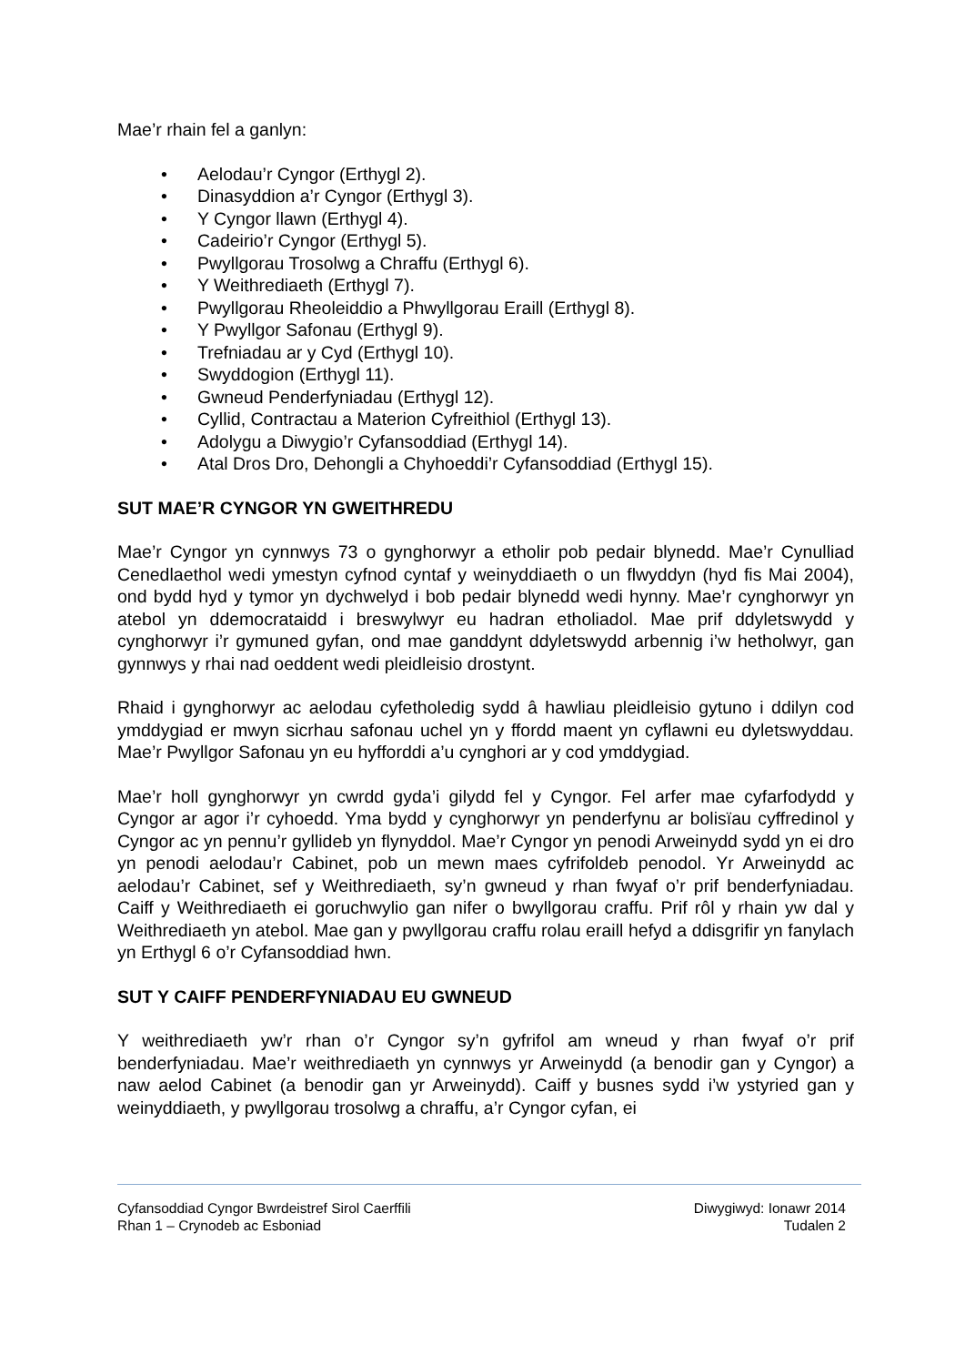Mae’r rhain fel a ganlyn:
• Aelodau’r Cyngor (Erthygl 2).
• Dinasyddion a’r Cyngor (Erthygl 3).
• Y Cyngor llawn (Erthygl 4).
• Cadeirio’r Cyngor (Erthygl 5).
• Pwyllgorau Trosolwg a Chraffu (Erthygl 6).
• Y Weithrediaeth (Erthygl 7).
• Pwyllgorau Rheoleiddio a Phwyllgorau Eraill (Erthygl 8).
• Y Pwyllgor Safonau (Erthygl 9).
• Trefniadau ar y Cyd (Erthygl 10).
• Swyddogion (Erthygl 11).
• Gwneud Penderfyniadau (Erthygl 12).
• Cyllid, Contractau a Materion Cyfreithiol (Erthygl 13).
• Adolygu a Diwygio’r Cyfansoddiad (Erthygl 14).
• Atal Dros Dro, Dehongli a Chyhoeddi’r Cyfansoddiad (Erthygl 15).
SUT MAE’R CYNGOR YN GWEITHREDU
Mae’r Cyngor yn cynnwys 73 o gynghorwyr a etholir pob pedair blynedd. Mae’r Cynulliad Cenedlaethol wedi ymestyn cyfnod cyntaf y weinyddiaeth o un flwyddyn (hyd fis Mai 2004), ond bydd hyd y tymor yn dychwelyd i bob pedair blynedd wedi hynny. Mae’r cynghorwyr yn atebol yn ddemocrataidd i breswylwyr eu hadran etholiadol. Mae prif ddyletswydd y cynghorwyr i’r gymuned gyfan, ond mae ganddynt ddyletswydd arbennig i’w hetholwyr, gan gynnwys y rhai nad oeddent wedi pleidleisio drostynt.
Rhaid i gynghorwyr ac aelodau cyfetholedig sydd â hawliau pleidleisio gytuno i ddilyn cod ymddygiad er mwyn sicrhau safonau uchel yn y ffordd maent yn cyflawni eu dyletswyddau. Mae’r Pwyllgor Safonau yn eu hyfforddi a’u cynghori ar y cod ymddygiad.
Mae’r holl gynghorwyr yn cwrdd gyda’i gilydd fel y Cyngor. Fel arfer mae cyfarfodydd y Cyngor ar agor i’r cyhoedd. Yma bydd y cynghorwyr yn penderfynu ar bolisïau cyffredinol y Cyngor ac yn pennu’r gyllideb yn flynyddol. Mae’r Cyngor yn penodi Arweinydd sydd yn ei dro yn penodi aelodau’r Cabinet, pob un mewn maes cyfrifoldeb penodol. Yr Arweinydd ac aelodau’r Cabinet, sef y Weithrediaeth, sy’n gwneud y rhan fwyaf o’r prif benderfyniadau. Caiff y Weithrediaeth ei goruchwylio gan nifer o bwyllgorau craffu. Prif rôl y rhain yw dal y Weithrediaeth yn atebol. Mae gan y pwyllgorau craffu rolau eraill hefyd a ddisgrifir yn fanylach yn Erthygl 6 o’r Cyfansoddiad hwn.
SUT Y CAIFF PENDERFYNIADAU EU GWNEUD
Y weithrediaeth yw’r rhan o’r Cyngor sy’n gyfrifol am wneud y rhan fwyaf o’r prif benderfyniadau. Mae’r weithrediaeth yn cynnwys yr Arweinydd (a benodir gan y Cyngor) a naw aelod Cabinet (a benodir gan yr Arweinydd). Caiff y busnes sydd i’w ystyried gan y weinyddiaeth, y pwyllgorau trosolwg a chraffu, a’r Cyngor cyfan, ei
Cyfansoddiad Cyngor Bwrdeistref Sirol Caerffili Diwygiwyd: Ionawr 2014
Rhan 1 – Crynodeb ac Esboniad Tudalen 2